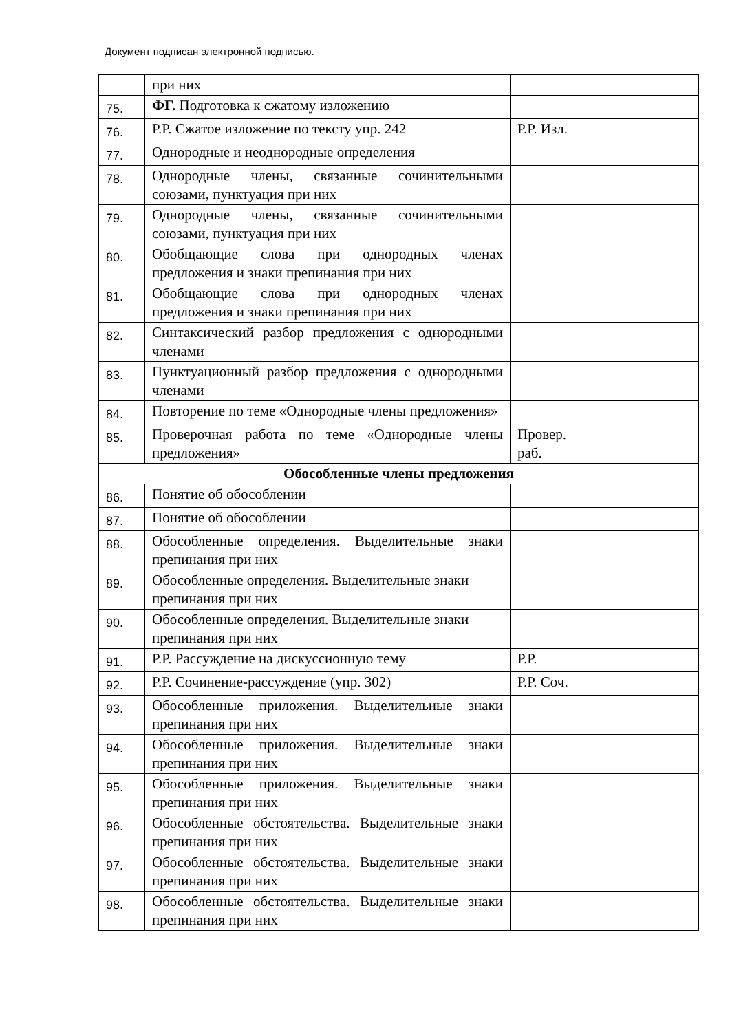Документ подписан электронной подписью.
| | при них | | |
| 75. | ФГ. Подготовка к сжатому изложению | | |
| 76. | Р.Р. Сжатое изложение по тексту упр. 242 | Р.Р. Изл. | |
| 77. | Однородные и неоднородные определения | | |
| 78. | Однородные члены, связанные сочинительными союзами, пунктуация при них | | |
| 79. | Однородные члены, связанные сочинительными союзами, пунктуация при них | | |
| 80. | Обобщающие слова при однородных членах предложения и знаки препинания при них | | |
| 81. | Обобщающие слова при однородных членах предложения и знаки препинания при них | | |
| 82. | Синтаксический разбор предложения с однородными членами | | |
| 83. | Пунктуационный разбор предложения с однородными членами | | |
| 84. | Повторение по теме «Однородные члены предложения» | | |
| 85. | Проверочная работа по теме «Однородные члены предложения» | Провер. раб. | |
| Обособленные члены предложения | | | |
| 86. | Понятие об обособлении | | |
| 87. | Понятие об обособлении | | |
| 88. | Обособленные определения. Выделительные знаки препинания при них | | |
| 89. | Обособленные определения. Выделительные знаки препинания при них | | |
| 90. | Обособленные определения. Выделительные знаки препинания при них | | |
| 91. | Р.Р. Рассуждение на дискуссионную тему | Р.Р. | |
| 92. | Р.Р. Сочинение-рассуждение (упр. 302) | Р.Р. Соч. | |
| 93. | Обособленные приложения. Выделительные знаки препинания при них | | |
| 94. | Обособленные приложения. Выделительные знаки препинания при них | | |
| 95. | Обособленные приложения. Выделительные знаки препинания при них | | |
| 96. | Обособленные обстоятельства. Выделительные знаки препинания при них | | |
| 97. | Обособленные обстоятельства. Выделительные знаки препинания при них | | |
| 98. | Обособленные обстоятельства. Выделительные знаки препинания при них | | |